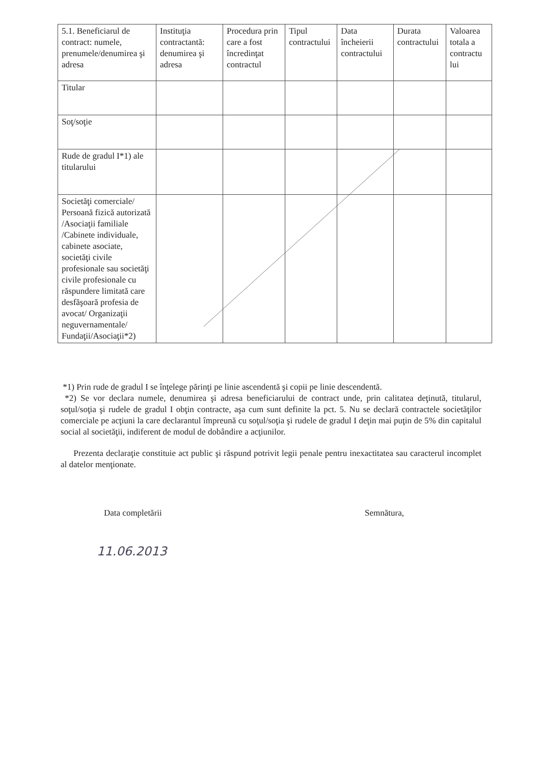| 5.1. Beneficiarul de contract: numele, prenumele/denumirea şi adresa | Instituţia contractantă: denumirea şi adresa | Procedura prin care a fost încredinţat contractul | Tipul contractului | Data încheierii contractului | Durata contractului | Valoarea totala a contractu lui |
| --- | --- | --- | --- | --- | --- | --- |
| Titular | | | | | | |
| Soţ/soţie | | | | | | |
| Rude de gradul I*1) ale titularului | | | | | | |
| Societăţi comerciale/ Persoană fizică autorizată /Asociaţii familiale /Cabinete individuale, cabinete asociate, societăţi civile profesionale sau societăţi civile profesionale cu răspundere limitată care desfăşoară profesia de avocat/ Organizaţii neguvernamentale/ Fundaţii/Asociaţii*2) | | | | | | |
*1) Prin rude de gradul I se înţelege părinţi pe linie ascendentă şi copii pe linie descendentă.
*2) Se vor declara numele, denumirea şi adresa beneficiarului de contract unde, prin calitatea deţinută, titularul, soţul/soţia şi rudele de gradul I obţin contracte, aşa cum sunt definite la pct. 5. Nu se declară contractele societăţilor comerciale pe acţiuni la care declarantul împreună cu soţul/soţia şi rudele de gradul I deţin mai puţin de 5% din capitalul social al societăţii, indiferent de modul de dobândire a acţiunilor.
Prezenta declaraţie constituie act public şi răspund potrivit legii penale pentru inexactitatea sau caracterul incomplet al datelor menţionate.
Data completării Semnătura,
11.06.2013